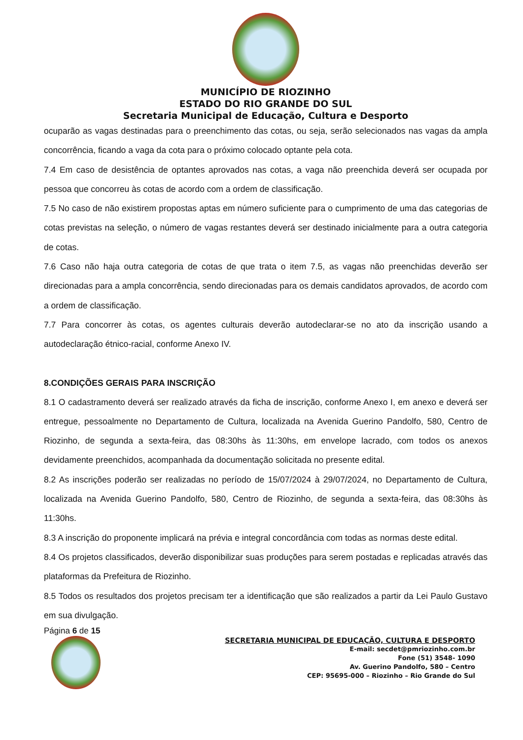MUNICÍPIO DE RIOZINHO
ESTADO DO RIO GRANDE DO SUL
Secretaria Municipal de Educação, Cultura e Desporto
ocuparão as vagas destinadas para o preenchimento das cotas, ou seja, serão selecionados nas vagas da ampla concorrência, ficando a vaga da cota para o próximo colocado optante pela cota.
7.4 Em caso de desistência de optantes aprovados nas cotas, a vaga não preenchida deverá ser ocupada por pessoa que concorreu às cotas de acordo com a ordem de classificação.
7.5 No caso de não existirem propostas aptas em número suficiente para o cumprimento de uma das categorias de cotas previstas na seleção, o número de vagas restantes deverá ser destinado inicialmente para a outra categoria de cotas.
7.6 Caso não haja outra categoria de cotas de que trata o item 7.5, as vagas não preenchidas deverão ser direcionadas para a ampla concorrência, sendo direcionadas para os demais candidatos aprovados, de acordo com a ordem de classificação.
7.7 Para concorrer às cotas, os agentes culturais deverão autodeclarar-se no ato da inscrição usando a autodeclaração étnico-racial, conforme Anexo IV.
8.CONDIÇÕES GERAIS PARA INSCRIÇÃO
8.1 O cadastramento deverá ser realizado através da ficha de inscrição, conforme Anexo I, em anexo e deverá ser entregue, pessoalmente no Departamento de Cultura, localizada na Avenida Guerino Pandolfo, 580, Centro de Riozinho, de segunda a sexta-feira, das 08:30hs às 11:30hs, em envelope lacrado, com todos os anexos devidamente preenchidos, acompanhada da documentação solicitada no presente edital.
8.2 As inscrições poderão ser realizadas no período de 15/07/2024 à 29/07/2024, no Departamento de Cultura, localizada na Avenida Guerino Pandolfo, 580, Centro de Riozinho, de segunda a sexta-feira, das 08:30hs às 11:30hs.
8.3 A inscrição do proponente implicará na prévia e integral concordância com todas as normas deste edital.
8.4 Os projetos classificados, deverão disponibilizar suas produções para serem postadas e replicadas através das plataformas da Prefeitura de Riozinho.
8.5 Todos os resultados dos projetos precisam ter a identificação que são realizados a partir da Lei Paulo Gustavo em sua divulgação.
Página 6 de 15
SECRETARIA MUNICIPAL DE EDUCAÇÃO, CULTURA E DESPORTO
E-mail: secdet@pmriozinho.com.br
Fone (51) 3548- 1090
Av. Guerino Pandolfo, 580 – Centro
CEP: 95695-000 – Riozinho – Rio Grande do Sul